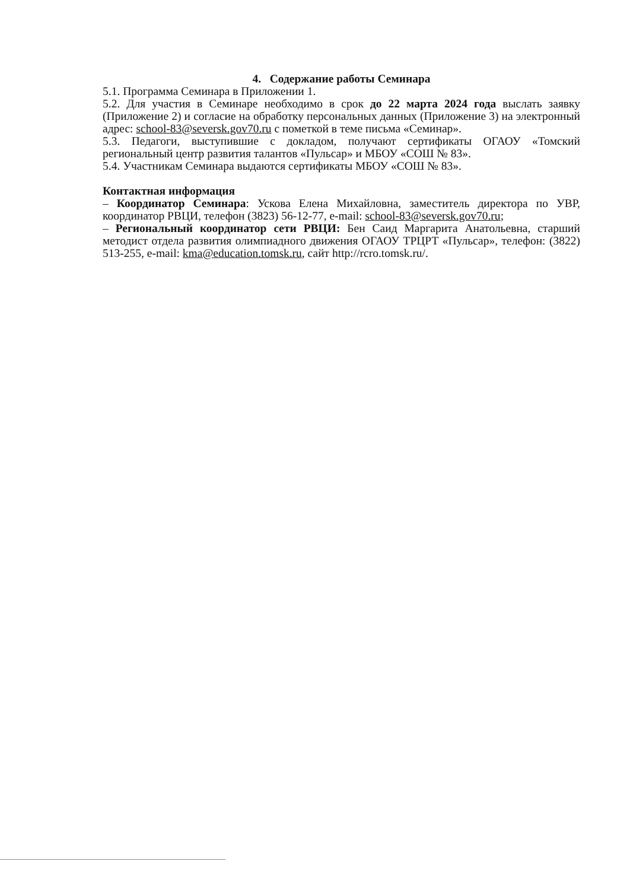4. Содержание работы Семинара
5.1. Программа Семинара в Приложении 1.
5.2. Для участия в Семинаре необходимо в срок до 22 марта 2024 года выслать заявку (Приложение 2) и согласие на обработку персональных данных (Приложение 3) на электронный адрес: school-83@seversk.gov70.ru с пометкой в теме письма «Семинар».
5.3. Педагоги, выступившие с докладом, получают сертификаты ОГАОУ «Томский региональный центр развития талантов «Пульсар» и МБОУ «СОШ № 83».
5.4. Участникам Семинара выдаются сертификаты МБОУ «СОШ № 83».
Контактная информация
– Координатор Семинара: Ускова Елена Михайловна, заместитель директора по УВР, координатор РВЦИ, телефон (3823) 56-12-77, e-mail: school-83@seversk.gov70.ru;
– Региональный координатор сети РВЦИ: Бен Саид Маргарита Анатольевна, старший методист отдела развития олимпиадного движения ОГАОУ ТРЦРТ «Пульсар», телефон: (3822) 513-255, e-mail: kma@education.tomsk.ru, сайт http://rcro.tomsk.ru/.